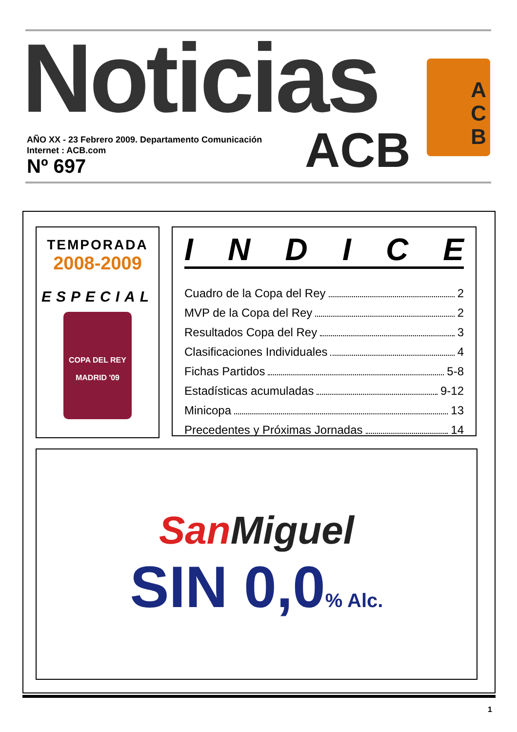Noticias
AÑO XX - 23 Febrero 2009. Departamento Comunicación
Internet : ACB.com
Nº 697
ACB
A
C
B
TEMPORADA
2008-2009
ESPECIAL
COPA DEL REY
MADRID '09
INDICE
Cuadro de la Copa del Rey 2
MVP de la Copa del Rey 2
Resultados Copa del Rey 3
Clasificaciones Individuales 4
Fichas Partidos 5-8
Estadísticas acumuladas 9-12
Minicopa 13
Precedentes y Próximas Jornadas 14
SanMiguel
SIN 0,0% Alc.
1